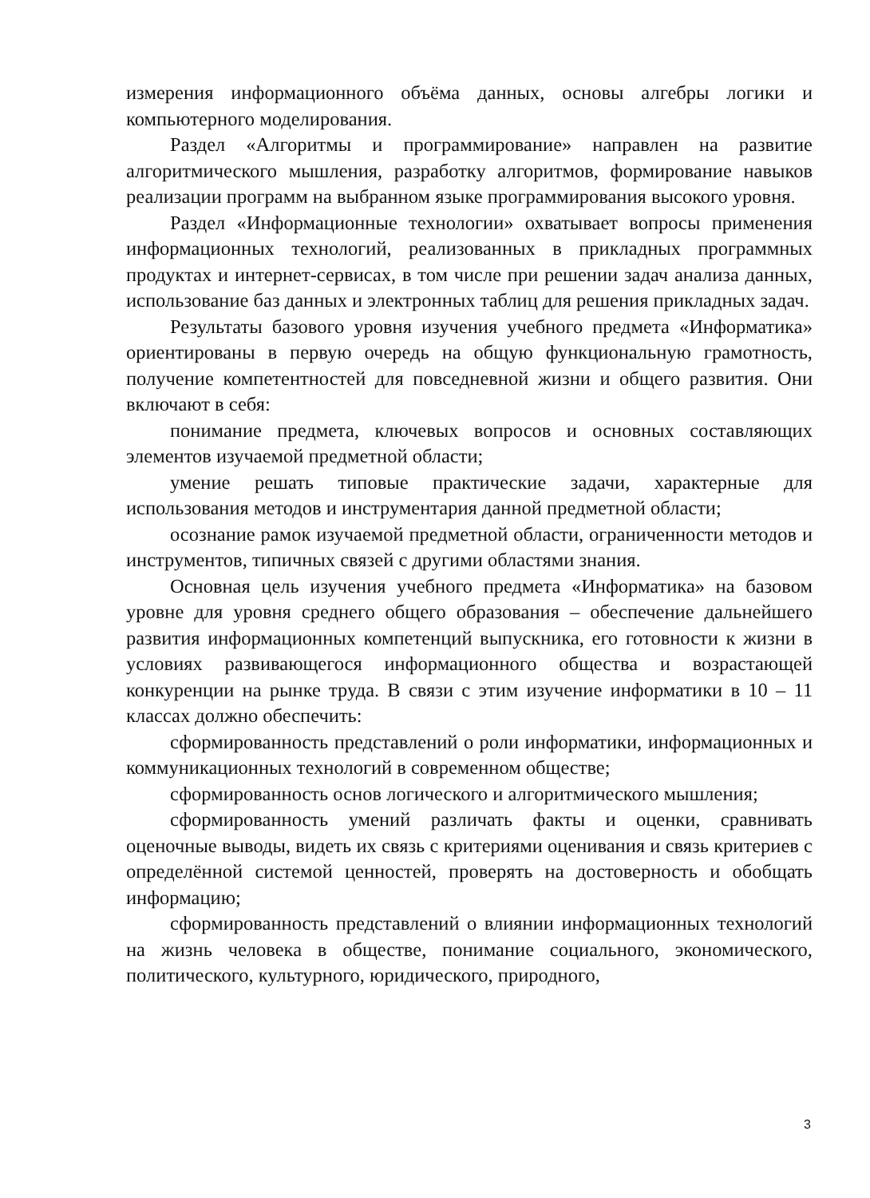измерения информационного объёма данных, основы алгебры логики и компьютерного моделирования.
Раздел «Алгоритмы и программирование» направлен на развитие алгоритмического мышления, разработку алгоритмов, формирование навыков реализации программ на выбранном языке программирования высокого уровня.
Раздел «Информационные технологии» охватывает вопросы применения информационных технологий, реализованных в прикладных программных продуктах и интернет-сервисах, в том числе при решении задач анализа данных, использование баз данных и электронных таблиц для решения прикладных задач.
Результаты базового уровня изучения учебного предмета «Информатика» ориентированы в первую очередь на общую функциональную грамотность, получение компетентностей для повседневной жизни и общего развития. Они включают в себя:
понимание предмета, ключевых вопросов и основных составляющих элементов изучаемой предметной области;
умение решать типовые практические задачи, характерные для использования методов и инструментария данной предметной области;
осознание рамок изучаемой предметной области, ограниченности методов и инструментов, типичных связей с другими областями знания.
Основная цель изучения учебного предмета «Информатика» на базовом уровне для уровня среднего общего образования – обеспечение дальнейшего развития информационных компетенций выпускника, его готовности к жизни в условиях развивающегося информационного общества и возрастающей конкуренции на рынке труда. В связи с этим изучение информатики в 10 – 11 классах должно обеспечить:
сформированность представлений о роли информатики, информационных и коммуникационных технологий в современном обществе;
сформированность основ логического и алгоритмического мышления;
сформированность умений различать факты и оценки, сравнивать оценочные выводы, видеть их связь с критериями оценивания и связь критериев с определённой системой ценностей, проверять на достоверность и обобщать информацию;
сформированность представлений о влиянии информационных технологий на жизнь человека в обществе, понимание социального, экономического, политического, культурного, юридического, природного,
3